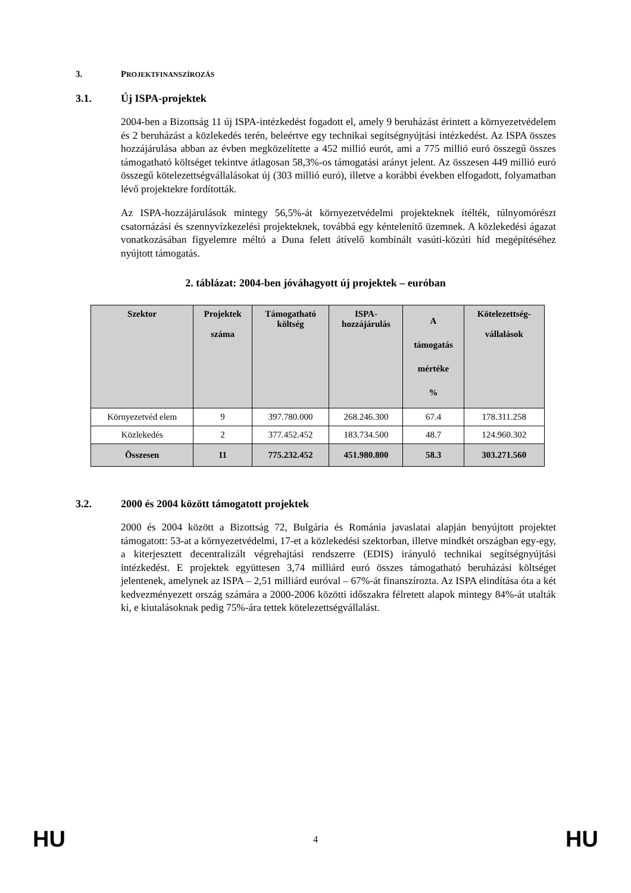3. PROJEKTFINANSZÍROZÁS
3.1. Új ISPA-projektek
2004-ben a Bizottság 11 új ISPA-intézkedést fogadott el, amely 9 beruházást érintett a környezetvédelem és 2 beruházást a közlekedés terén, beleértve egy technikai segítségnyújtási intézkedést. Az ISPA összes hozzájárulása abban az évben megközelítette a 452 millió eurót, ami a 775 millió euró összegű összes támogatható költséget tekintve átlagosan 58,3%-os támogatási arányt jelent. Az összesen 449 millió euró összegű kötelezettségvállalásokat új (303 millió euró), illetve a korábbi években elfogadott, folyamatban lévő projektekre fordították.
Az ISPA-hozzájárulások mintegy 56,5%-át környezetvédelmi projekteknek ítélték, túlnyomórészt csatornázási és szennyvízkezelési projekteknek, továbbá egy kéntelenítő üzemnek. A közlekedési ágazat vonatkozásában figyelemre méltó a Duna felett átívelő kombinált vasúti-közúti híd megépítéséhez nyújtott támogatás.
2. táblázat: 2004-ben jóváhagyott új projektek – euróban
| Szektor | Projektek száma | Támogatható költség | ISPA- hozzájárulás | A támogatás mértéke % | Kötelezettség- vállalások |
| --- | --- | --- | --- | --- | --- |
| Környezetvéd elem | 9 | 397.780.000 | 268.246.300 | 67.4 | 178.311.258 |
| Közlekedés | 2 | 377.452.452 | 183.734.500 | 48.7 | 124.960.302 |
| Összesen | 11 | 775.232.452 | 451.980.800 | 58.3 | 303.271.560 |
3.2. 2000 és 2004 között támogatott projektek
2000 és 2004 között a Bizottság 72, Bulgária és Románia javaslatai alapján benyújtott projektet támogatott: 53-at a környezetvédelmi, 17-et a közlekedési szektorban, illetve mindkét országban egy-egy, a kiterjesztett decentralizált végrehajtási rendszerre (EDIS) irányuló technikai segítségnyújtási intézkedést. E projektek együttesen 3,74 milliárd euró összes támogatható beruházási költséget jelentenek, amelynek az ISPA – 2,51 milliárd euróval – 67%-át finanszírozta. Az ISPA elindítása óta a két kedvezményezett ország számára a 2000-2006 közötti időszakra félretett alapok mintegy 84%-át utalták ki, e kiutalásoknak pedig 75%-ára tettek kötelezettségvállalást.
HU 4 HU